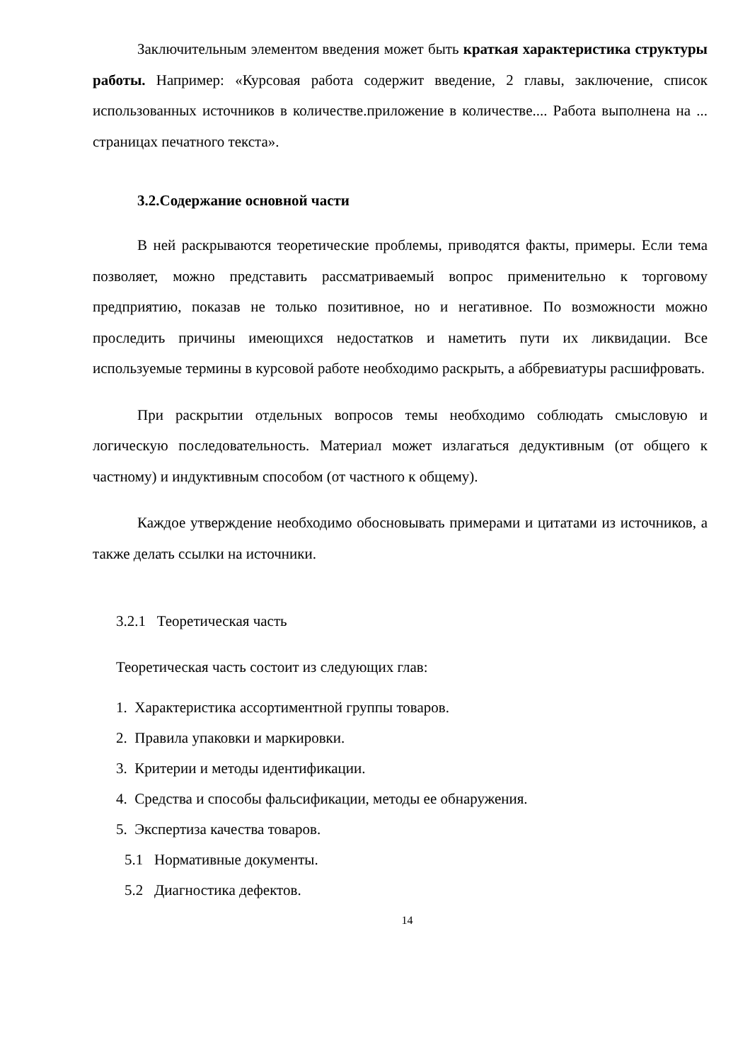Заключительным элементом введения может быть краткая характеристика структуры работы. Например: «Курсовая работа содержит введение, 2 главы, заключение, список использованных источников в количестве.приложение в количестве.... Работа выполнена на ... страницах печатного текста».
3.2.Содержание основной части
В ней раскрываются теоретические проблемы, приводятся факты, примеры. Если тема позволяет, можно представить рассматриваемый вопрос применительно к торговому предприятию, показав не только позитивное, но и негативное. По возможности можно проследить причины имеющихся недостатков и наметить пути их ликвидации. Все используемые термины в курсовой работе необходимо раскрыть, а аббревиатуры расшифровать.
При раскрытии отдельных вопросов темы необходимо соблюдать смысловую и логическую последовательность. Материал может излагаться дедуктивным (от общего к частному) и индуктивным способом (от частного к общему).
Каждое утверждение необходимо обосновывать примерами и цитатами из источников, а также делать ссылки на источники.
3.2.1 Теоретическая часть
Теоретическая часть состоит из следующих глав:
1. Характеристика ассортиментной группы товаров.
2. Правила упаковки и маркировки.
3. Критерии и методы идентификации.
4. Средства и способы фальсификации, методы ее обнаружения.
5. Экспертиза качества товаров.
5.1 Нормативные документы.
5.2 Диагностика дефектов.
14